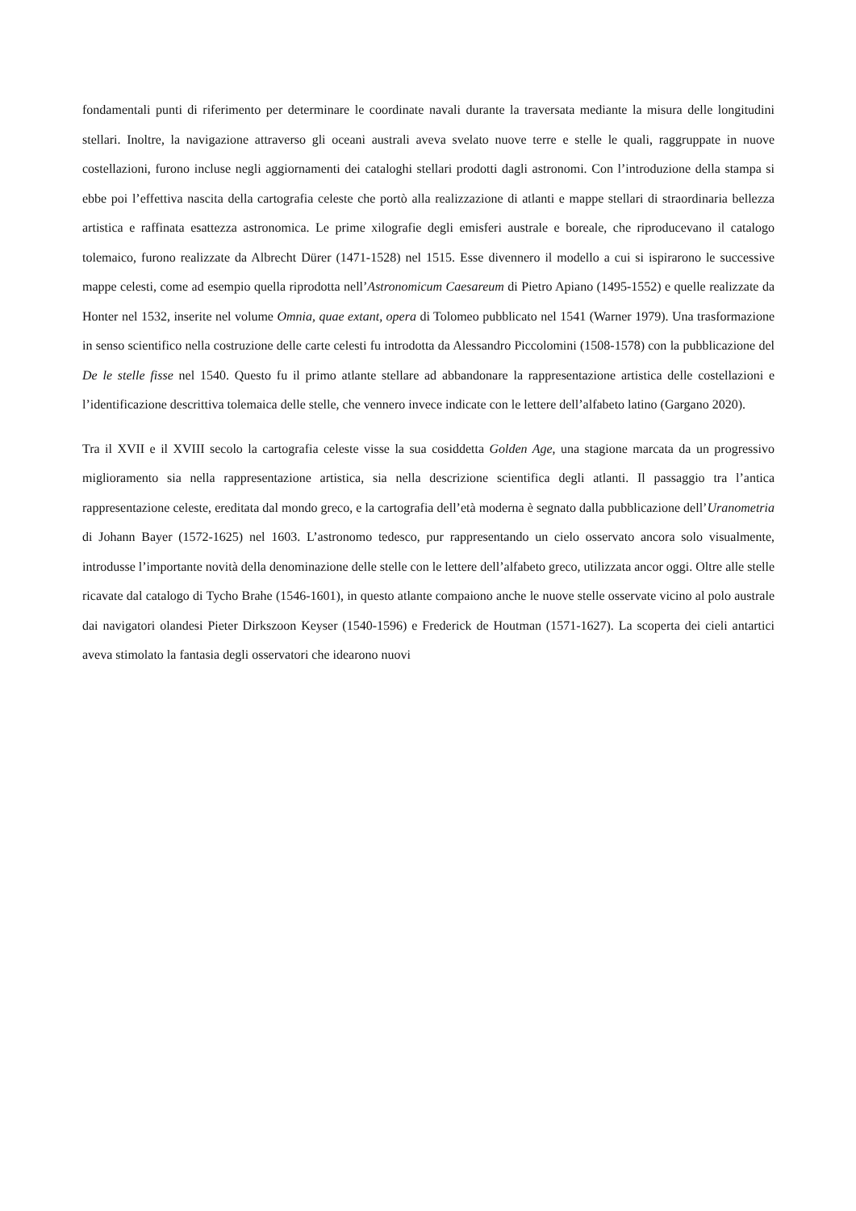fondamentali punti di riferimento per determinare le coordinate navali durante la traversata mediante la misura delle longitudini stellari. Inoltre, la navigazione attraverso gli oceani australi aveva svelato nuove terre e stelle le quali, raggruppate in nuove costellazioni, furono incluse negli aggiornamenti dei cataloghi stellari prodotti dagli astronomi. Con l’introduzione della stampa si ebbe poi l’effettiva nascita della cartografia celeste che portò alla realizzazione di atlanti e mappe stellari di straordinaria bellezza artistica e raffinata esattezza astronomica. Le prime xilografie degli emisferi australe e boreale, che riproducevano il catalogo tolemaico, furono realizzate da Albrecht Dürer (1471-1528) nel 1515. Esse divennero il modello a cui si ispirarono le successive mappe celesti, come ad esempio quella riprodotta nell’Astronomicum Caesareum di Pietro Apiano (1495-1552) e quelle realizzate da Honter nel 1532, inserite nel volume Omnia, quae extant, opera di Tolomeo pubblicato nel 1541 (Warner 1979). Una trasformazione in senso scientifico nella costruzione delle carte celesti fu introdotta da Alessandro Piccolomini (1508-1578) con la pubblicazione del De le stelle fisse nel 1540. Questo fu il primo atlante stellare ad abbandonare la rappresentazione artistica delle costellazioni e l’identificazione descrittiva tolemaica delle stelle, che vennero invece indicate con le lettere dell’alfabeto latino (Gargano 2020).
Tra il XVII e il XVIII secolo la cartografia celeste visse la sua cosiddetta Golden Age, una stagione marcata da un progressivo miglioramento sia nella rappresentazione artistica, sia nella descrizione scientifica degli atlanti. Il passaggio tra l’antica rappresentazione celeste, ereditata dal mondo greco, e la cartografia dell’età moderna è segnato dalla pubblicazione dell’Uranometria di Johann Bayer (1572-1625) nel 1603. L’astronomo tedesco, pur rappresentando un cielo osservato ancora solo visualmente, introdusse l’importante novità della denominazione delle stelle con le lettere dell’alfabeto greco, utilizzata ancor oggi. Oltre alle stelle ricavate dal catalogo di Tycho Brahe (1546-1601), in questo atlante compaiono anche le nuove stelle osservate vicino al polo australe dai navigatori olandesi Pieter Dirkszoon Keyser (1540-1596) e Frederick de Houtman (1571-1627). La scoperta dei cieli antartici aveva stimolato la fantasia degli osservatori che idearono nuovi